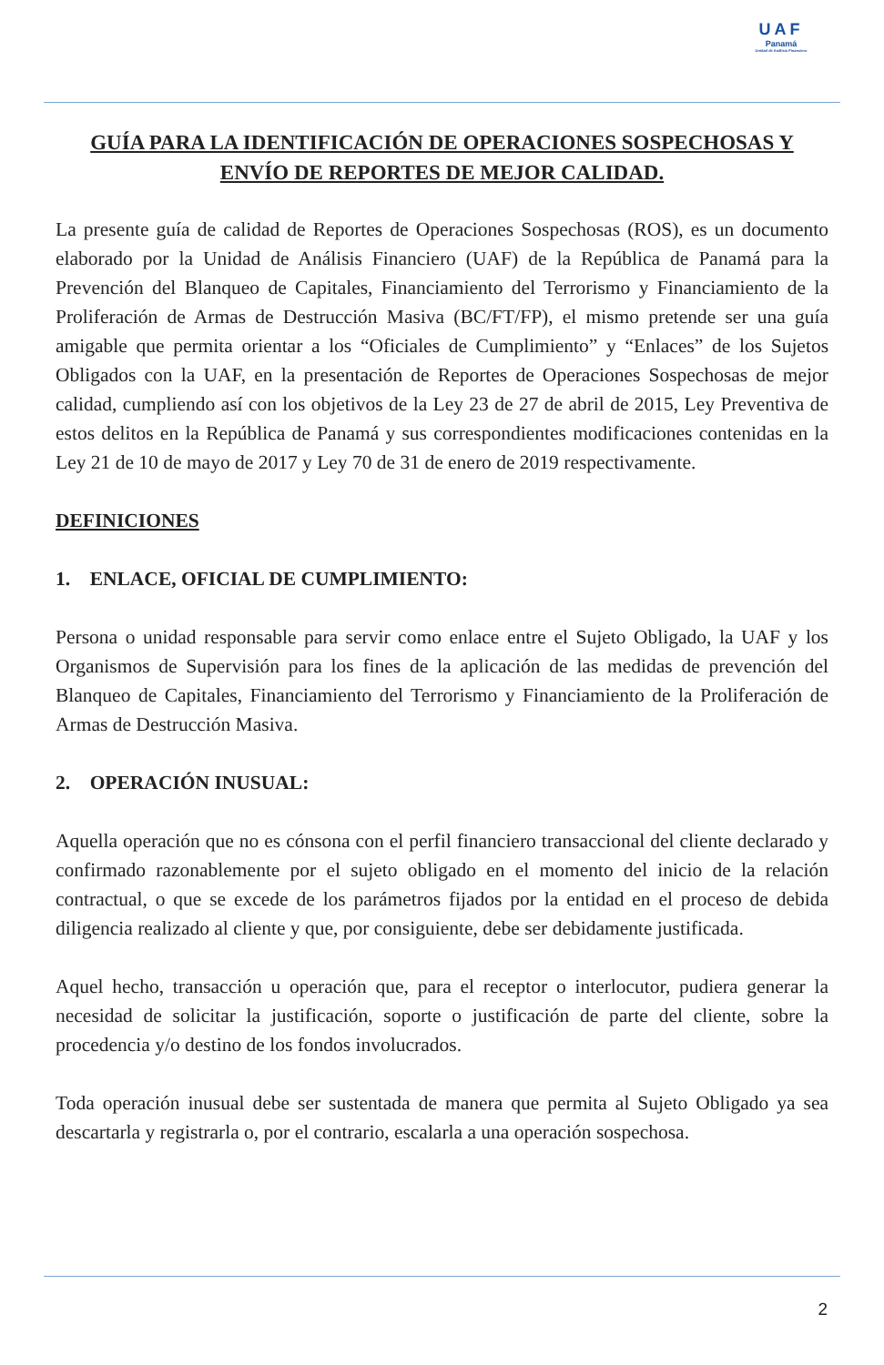UAF
Panamá
Unidad de Análisis Financiero
GUÍA PARA LA IDENTIFICACIÓN DE OPERACIONES SOSPECHOSAS Y ENVÍO DE REPORTES DE MEJOR CALIDAD.
La presente guía de calidad de Reportes de Operaciones Sospechosas (ROS), es un documento elaborado por la Unidad de Análisis Financiero (UAF) de la República de Panamá para la Prevención del Blanqueo de Capitales, Financiamiento del Terrorismo y Financiamiento de la Proliferación de Armas de Destrucción Masiva (BC/FT/FP), el mismo pretende ser una guía amigable que permita orientar a los “Oficiales de Cumplimiento” y “Enlaces” de los Sujetos Obligados con la UAF, en la presentación de Reportes de Operaciones Sospechosas de mejor calidad, cumpliendo así con los objetivos de la Ley 23 de 27 de abril de 2015, Ley Preventiva de estos delitos en la República de Panamá y sus correspondientes modificaciones contenidas en la Ley 21 de 10 de mayo de 2017 y Ley 70 de 31 de enero de 2019 respectivamente.
DEFINICIONES
1. ENLACE, OFICIAL DE CUMPLIMIENTO:
Persona o unidad responsable para servir como enlace entre el Sujeto Obligado, la UAF y los Organismos de Supervisión para los fines de la aplicación de las medidas de prevención del Blanqueo de Capitales, Financiamiento del Terrorismo y Financiamiento de la Proliferación de Armas de Destrucción Masiva.
2. OPERACIÓN INUSUAL:
Aquella operación que no es cónsona con el perfil financiero transaccional del cliente declarado y confirmado razonablemente por el sujeto obligado en el momento del inicio de la relación contractual, o que se excede de los parámetros fijados por la entidad en el proceso de debida diligencia realizado al cliente y que, por consiguiente, debe ser debidamente justificada.
Aquel hecho, transacción u operación que, para el receptor o interlocutor, pudiera generar la necesidad de solicitar la justificación, soporte o justificación de parte del cliente, sobre la procedencia y/o destino de los fondos involucrados.
Toda operación inusual debe ser sustentada de manera que permita al Sujeto Obligado ya sea descartarla y registrarla o, por el contrario, escalarla a una operación sospechosa.
2